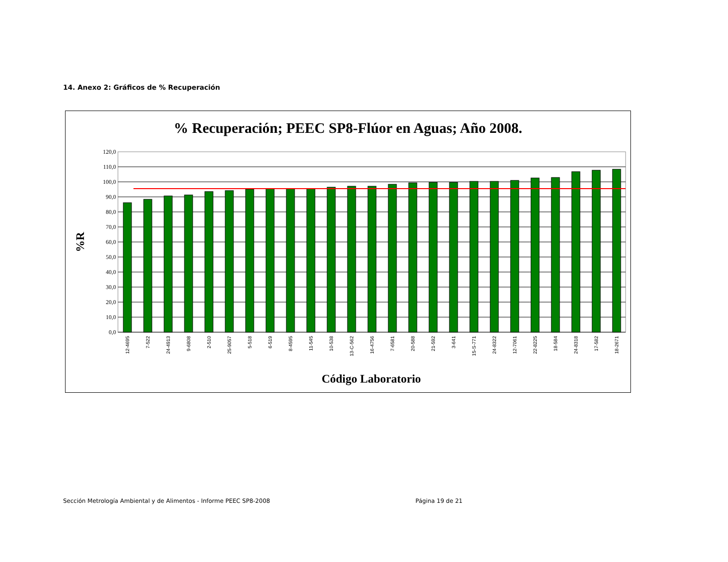14. Anexo 2: Gráficos de % Recuperación
% Recuperación; PEEC SP8-Flúor en Aguas; Año 2008.
120,0
110,0
100,0
90,0
80,0
70,0
60,0
50,0
40,0
30,0
20,0
10,0
0,0
%R
12-4695
7-522
24-4913
9-6808
2-510
25-9057
5-518
6-519
8-4595
11-545
10-538
13-C-562
16-4756
7-6581
20-588
21-592
3-641
15-S-771
24-8322
12-7061
22-8225
18-584
24-8318
17-582
18-2671
Código Laboratorio
Sección Metrología Ambiental y de Alimentos - Informe PEEC SP8-2008
Página 19 de 21